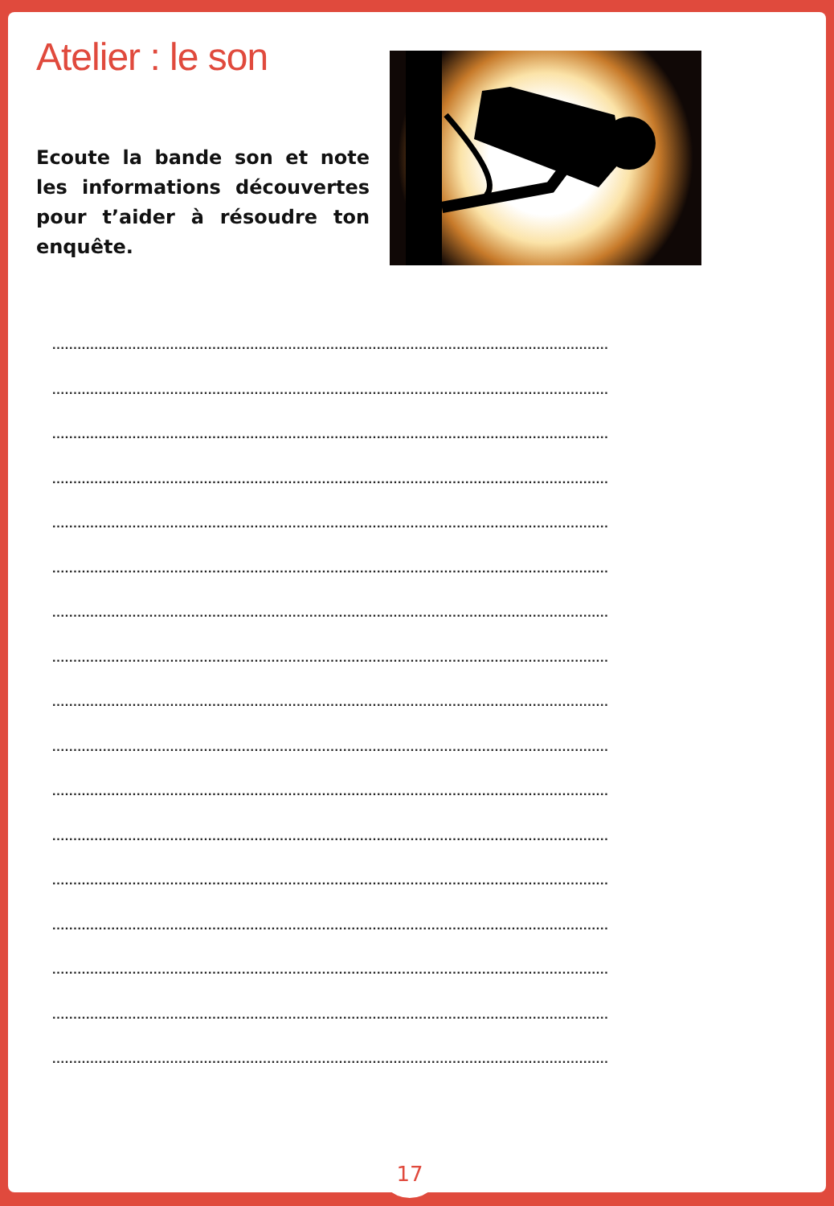Atelier : le son
Ecoute la bande son et note les informations découvertes pour t’aider à résoudre ton enquête.
....................................................................................................................................
....................................................................................................................................
....................................................................................................................................
....................................................................................................................................
....................................................................................................................................
....................................................................................................................................
....................................................................................................................................
....................................................................................................................................
....................................................................................................................................
....................................................................................................................................
....................................................................................................................................
....................................................................................................................................
....................................................................................................................................
....................................................................................................................................
....................................................................................................................................
....................................................................................................................................
....................................................................................................................................
17